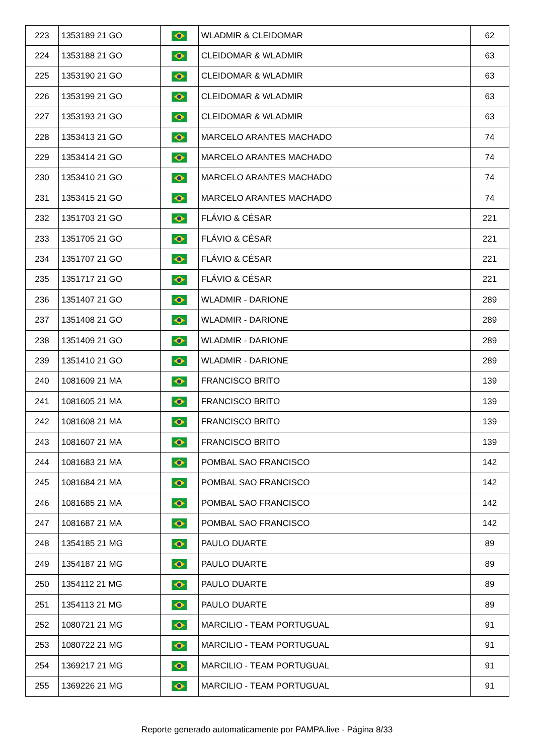| 223 | 1353189 21 GO | | WLADMIR & CLEIDOMAR | 62 |
| 224 | 1353188 21 GO | | CLEIDOMAR & WLADMIR | 63 |
| 225 | 1353190 21 GO | | CLEIDOMAR & WLADMIR | 63 |
| 226 | 1353199 21 GO | | CLEIDOMAR & WLADMIR | 63 |
| 227 | 1353193 21 GO | | CLEIDOMAR & WLADMIR | 63 |
| 228 | 1353413 21 GO | | MARCELO ARANTES MACHADO | 74 |
| 229 | 1353414 21 GO | | MARCELO ARANTES MACHADO | 74 |
| 230 | 1353410 21 GO | | MARCELO ARANTES MACHADO | 74 |
| 231 | 1353415 21 GO | | MARCELO ARANTES MACHADO | 74 |
| 232 | 1351703 21 GO | | FLÁVIO & CÉSAR | 221 |
| 233 | 1351705 21 GO | | FLÁVIO & CÉSAR | 221 |
| 234 | 1351707 21 GO | | FLÁVIO & CÉSAR | 221 |
| 235 | 1351717 21 GO | | FLÁVIO & CÉSAR | 221 |
| 236 | 1351407 21 GO | | WLADMIR - DARIONE | 289 |
| 237 | 1351408 21 GO | | WLADMIR - DARIONE | 289 |
| 238 | 1351409 21 GO | | WLADMIR - DARIONE | 289 |
| 239 | 1351410 21 GO | | WLADMIR - DARIONE | 289 |
| 240 | 1081609 21 MA | | FRANCISCO BRITO | 139 |
| 241 | 1081605 21 MA | | FRANCISCO BRITO | 139 |
| 242 | 1081608 21 MA | | FRANCISCO BRITO | 139 |
| 243 | 1081607 21 MA | | FRANCISCO BRITO | 139 |
| 244 | 1081683 21 MA | | POMBAL SAO FRANCISCO | 142 |
| 245 | 1081684 21 MA | | POMBAL SAO FRANCISCO | 142 |
| 246 | 1081685 21 MA | | POMBAL SAO FRANCISCO | 142 |
| 247 | 1081687 21 MA | | POMBAL SAO FRANCISCO | 142 |
| 248 | 1354185 21 MG | | PAULO DUARTE | 89 |
| 249 | 1354187 21 MG | | PAULO DUARTE | 89 |
| 250 | 1354112 21 MG | | PAULO DUARTE | 89 |
| 251 | 1354113 21 MG | | PAULO DUARTE | 89 |
| 252 | 1080721 21 MG | | MARCILIO - TEAM PORTUGUAL | 91 |
| 253 | 1080722 21 MG | | MARCILIO - TEAM PORTUGUAL | 91 |
| 254 | 1369217 21 MG | | MARCILIO - TEAM PORTUGUAL | 91 |
| 255 | 1369226 21 MG | | MARCILIO - TEAM PORTUGUAL | 91 |
Reporte generado automaticamente por PAMPA.live - Página 8/33